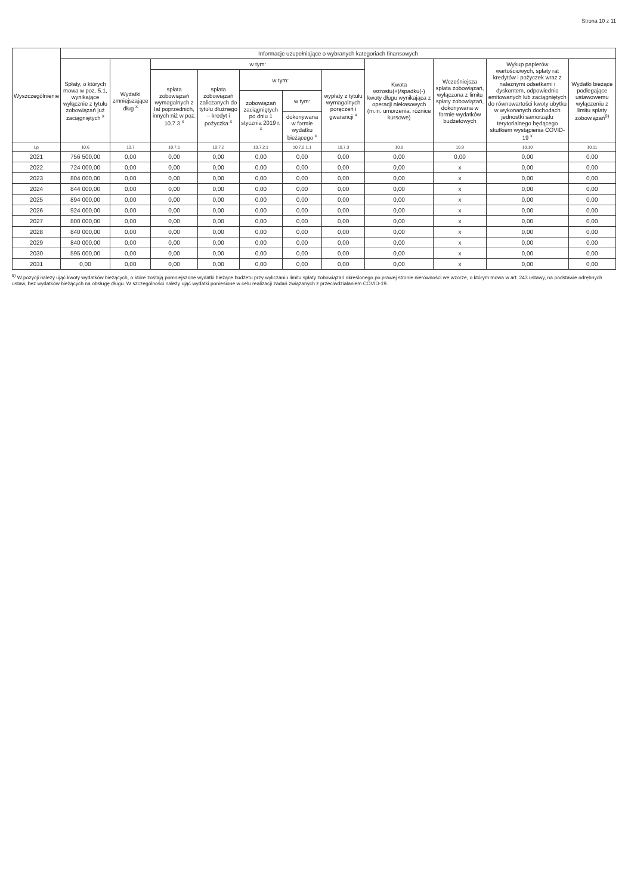Strona 10 z 11
| Wyszczególnienie | Informacje uzupełniające o wybranych kategoriach finansowych | | | | | | | | | | |
| --- | --- | --- | --- | --- | --- | --- | --- | --- | --- | --- | --- |
| | Spłaty, o których mowa w poz. 5.1, wynikające wyłącznie z tytułu zobowiązań już zaciągniętych <sup>x</sup> | Wydatki zmniejszające dług <sup>x</sup> | w tym: | | | | | Kwota wzrostu(+)/spadku(-) kwoty długu wynikająca z operacji niekasowych (m.in. umorzenia, różnice kursowe) | Wcześniejsza spłata zobowiązań, wyłączona z limitu spłaty zobowiązań, dokonywana w formie wydatków budżetowych | Wykup papierów wartościowych, spłaty rat kredytów i pożyczek wraz z należnymi odsetkami i dyskontem, odpowiednio emitowanych lub zaciągniętych do równowartości kwoty ubytku w wykonanych dochodach jednostki samorządu terytorialnego będącego skutkiem wystąpienia COVID-19 <sup>x</sup> | Wydatki bieżące podlegające ustawowemu wyłączeniu z limitu spłaty zobowiązań<sup>9)</sup> |
| | | | spłata zobowiązań wymagalnych z lat poprzednich, innych niż w poz. 10.7.3 <sup>x</sup> | spłata zobowiązań zaliczanych do tytułu dłużnego – kredyt i pożyczka <sup>x</sup> | w tym: | | wypłaty z tytułu wymagalnych poręczeń i gwarancji <sup>x</sup> | | | | |
| | | | | | zobowiązań zaciągniętych po dniu 1 stycznia 2019 r. <sup>x</sup> | w tym: | | | | | |
| | | | | | | dokonywana w formie wydatku bieżącego <sup>x</sup> | | | | | |
| Lp | 10.6 | 10.7 | 10.7.1 | 10.7.2 | 10.7.2.1 | 10.7.2.1.1 | 10.7.3 | 10.8 | 10.9 | 10.10 | 10.11 |
| 2021 | 756 500,00 | 0,00 | 0,00 | 0,00 | 0,00 | 0,00 | 0,00 | 0,00 | 0,00 | 0,00 | 0,00 |
| 2022 | 724 000,00 | 0,00 | 0,00 | 0,00 | 0,00 | 0,00 | 0,00 | 0,00 | x | 0,00 | 0,00 |
| 2023 | 804 000,00 | 0,00 | 0,00 | 0,00 | 0,00 | 0,00 | 0,00 | 0,00 | x | 0,00 | 0,00 |
| 2024 | 844 000,00 | 0,00 | 0,00 | 0,00 | 0,00 | 0,00 | 0,00 | 0,00 | x | 0,00 | 0,00 |
| 2025 | 894 000,00 | 0,00 | 0,00 | 0,00 | 0,00 | 0,00 | 0,00 | 0,00 | x | 0,00 | 0,00 |
| 2026 | 924 000,00 | 0,00 | 0,00 | 0,00 | 0,00 | 0,00 | 0,00 | 0,00 | x | 0,00 | 0,00 |
| 2027 | 800 000,00 | 0,00 | 0,00 | 0,00 | 0,00 | 0,00 | 0,00 | 0,00 | x | 0,00 | 0,00 |
| 2028 | 840 000,00 | 0,00 | 0,00 | 0,00 | 0,00 | 0,00 | 0,00 | 0,00 | x | 0,00 | 0,00 |
| 2029 | 840 000,00 | 0,00 | 0,00 | 0,00 | 0,00 | 0,00 | 0,00 | 0,00 | x | 0,00 | 0,00 |
| 2030 | 595 000,00 | 0,00 | 0,00 | 0,00 | 0,00 | 0,00 | 0,00 | 0,00 | x | 0,00 | 0,00 |
| 2031 | 0,00 | 0,00 | 0,00 | 0,00 | 0,00 | 0,00 | 0,00 | 0,00 | x | 0,00 | 0,00 |
<sup>9)</sup> W pozycji należy ująć kwoty wydatków bieżących, o które zostają pomniejszone wydatki bieżące budżetu przy wyliczaniu limitu spłaty zobowiązań określonego po prawej stronie nierówności we wzorze, o którym mowa w art. 243 ustawy, na podstawie odrębnych ustaw, bez wydatków bieżących na obsługę długu. W szczególności należy ująć wydatki poniesione w celu realizacji zadań związanych z przeciwdziałaniem COVID-19.